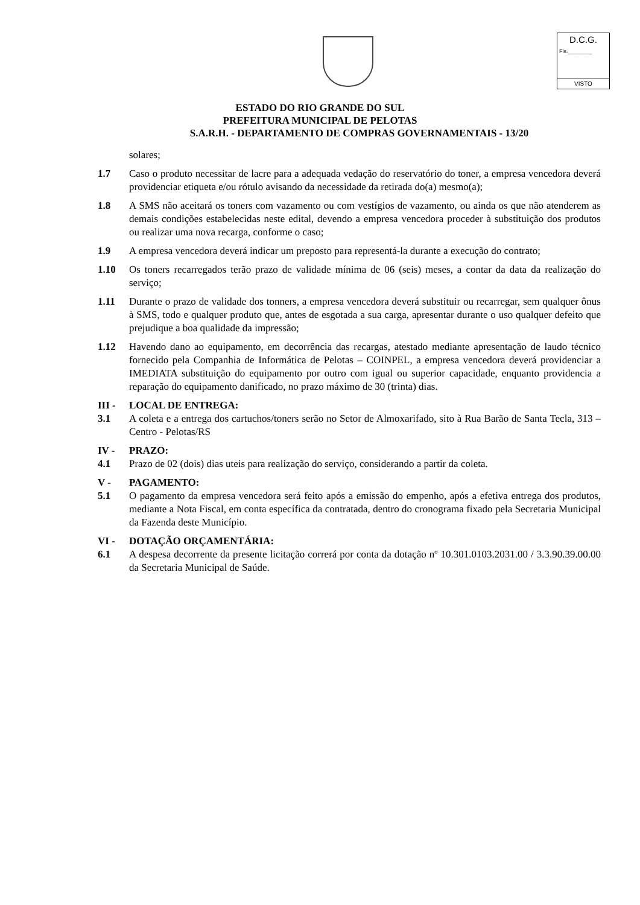D.C.G.
Fls.________
VISTO
ESTADO DO RIO GRANDE DO SUL
PREFEITURA MUNICIPAL DE PELOTAS
S.A.R.H. - DEPARTAMENTO DE COMPRAS GOVERNAMENTAIS - 13/20
solares;
1.7 Caso o produto necessitar de lacre para a adequada vedação do reservatório do toner, a empresa vencedora deverá providenciar etiqueta e/ou rótulo avisando da necessidade da retirada do(a) mesmo(a);
1.8 A SMS não aceitará os toners com vazamento ou com vestígios de vazamento, ou ainda os que não atenderem as demais condições estabelecidas neste edital, devendo a empresa vencedora proceder à substituição dos produtos ou realizar uma nova recarga, conforme o caso;
1.9 A empresa vencedora deverá indicar um preposto para representá-la durante a execução do contrato;
1.10 Os toners recarregados terão prazo de validade mínima de 06 (seis) meses, a contar da data da realização do serviço;
1.11 Durante o prazo de validade dos tonners, a empresa vencedora deverá substituir ou recarregar, sem qualquer ônus à SMS, todo e qualquer produto que, antes de esgotada a sua carga, apresentar durante o uso qualquer defeito que prejudique a boa qualidade da impressão;
1.12 Havendo dano ao equipamento, em decorrência das recargas, atestado mediante apresentação de laudo técnico fornecido pela Companhia de Informática de Pelotas – COINPEL, a empresa vencedora deverá providenciar a IMEDIATA substituição do equipamento por outro com igual ou superior capacidade, enquanto providencia a reparação do equipamento danificado, no prazo máximo de 30 (trinta) dias.
III - LOCAL DE ENTREGA:
3.1 A coleta e a entrega dos cartuchos/toners serão no Setor de Almoxarifado, sito à Rua Barão de Santa Tecla, 313 – Centro - Pelotas/RS
IV - PRAZO:
4.1 Prazo de 02 (dois) dias uteis para realização do serviço, considerando a partir da coleta.
V - PAGAMENTO:
5.1 O pagamento da empresa vencedora será feito após a emissão do empenho, após a efetiva entrega dos produtos, mediante a Nota Fiscal, em conta específica da contratada, dentro do cronograma fixado pela Secretaria Municipal da Fazenda deste Município.
VI - DOTAÇÃO ORÇAMENTÁRIA:
6.1 A despesa decorrente da presente licitação correrá por conta da dotação nº 10.301.0103.2031.00 / 3.3.90.39.00.00 da Secretaria Municipal de Saúde.